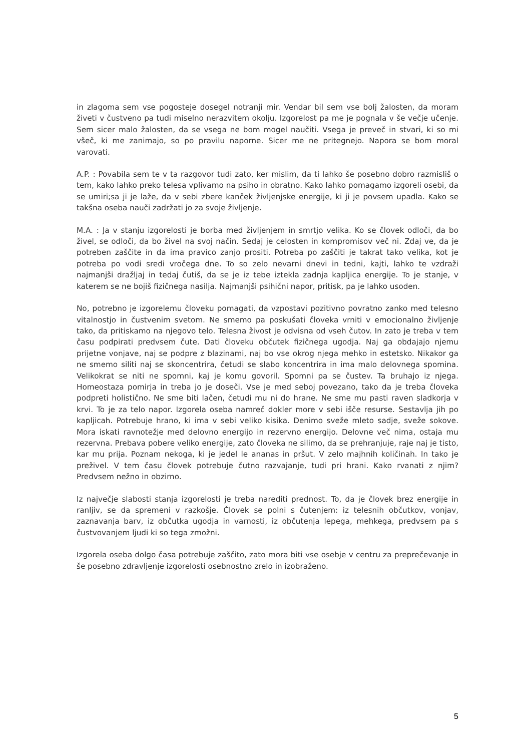in zlagoma sem vse pogosteje dosegel notranji mir. Vendar bil sem vse bolj žalosten, da moram živeti v čustveno pa tudi miselno nerazvitem okolju. Izgorelost pa me je pognala v še večje učenje. Sem sicer malo žalosten, da se vsega ne bom mogel naučiti. Vsega je preveč in stvari, ki so mi všeč, ki me zanimajo, so po pravilu naporne. Sicer me ne pritegnejo. Napora se bom moral varovati.
A.P. : Povabila sem te v ta razgovor tudi zato, ker mislim, da ti lahko še posebno dobro razmisliš o tem, kako lahko preko telesa vplivamo na psiho in obratno. Kako lahko pomagamo izgoreli osebi, da se umiri;sa ji je laže, da v sebi zbere kanček življenjske energije, ki ji je povsem upadla. Kako se takšna oseba nauči zadržati jo za svoje življenje.
M.A. : Ja v stanju izgorelosti je borba med življenjem in smrtjo velika. Ko se človek odloči, da bo živel, se odloči, da bo živel na svoj način. Sedaj je celosten in kompromisov več ni. Zdaj ve, da je potreben zaščite in da ima pravico zanjo prositi. Potreba po zaščiti je takrat tako velika, kot je potreba po vodi sredi vročega dne. To so zelo nevarni dnevi in tedni, kajti, lahko te vzdraži najmanjši dražljaj in tedaj čutiš, da se je iz tebe iztekla zadnja kapljica energije. To je stanje, v katerem se ne bojiš fizičnega nasilja. Najmanjši psihični napor, pritisk, pa je lahko usoden.
No, potrebno je izgorelemu človeku pomagati, da vzpostavi pozitivno povratno zanko med telesno vitalnostjo in čustvenim svetom. Ne smemo pa poskušati človeka vrniti v emocionalno življenje tako, da pritiskamo na njegovo telo. Telesna živost je odvisna od vseh čutov. In zato je treba v tem času podpirati predvsem čute. Dati človeku občutek fizičnega ugodja. Naj ga obdajajo njemu prijetne vonjave, naj se podpre z blazinami, naj bo vse okrog njega mehko in estetsko. Nikakor ga ne smemo siliti naj se skoncentrira, četudi se slabo koncentrira in ima malo delovnega spomina. Velikokrat se niti ne spomni, kaj je komu govoril. Spomni pa se čustev. Ta bruhajo iz njega. Homeostaza pomirja in treba jo je doseči. Vse je med seboj povezano, tako da je treba človeka podpreti holistično. Ne sme biti lačen, četudi mu ni do hrane. Ne sme mu pasti raven sladkorja v krvi. To je za telo napor. Izgorela oseba namreč dokler more v sebi išče resurse. Sestavlja jih po kapljicah. Potrebuje hrano, ki ima v sebi veliko kisika. Denimo sveže mleto sadje, sveže sokove. Mora iskati ravnotežje med delovno energijo in rezervno energijo. Delovne več nima, ostaja mu rezervna. Prebava pobere veliko energije, zato človeka ne silimo, da se prehranjuje, raje naj je tisto, kar mu prija. Poznam nekoga, ki je jedel le ananas in pršut. V zelo majhnih količinah. In tako je preživel. V tem času človek potrebuje čutno razvajanje, tudi pri hrani. Kako rvanati z njim? Predvsem nežno in obzirno.
Iz največje slabosti stanja izgorelosti je treba narediti prednost. To, da je človek brez energije in ranljiv, se da spremeni v razkošje. Človek se polni s čutenjem: iz telesnih občutkov, vonjav, zaznavanja barv, iz občutka ugodja in varnosti, iz občutenja lepega, mehkega, predvsem pa s čustvovanjem ljudi ki so tega zmožni.
Izgorela oseba dolgo časa potrebuje zaščito, zato mora biti vse osebje v centru za preprečevanje in še posebno zdravljenje izgorelosti osebnostno zrelo in izobraženo.
5